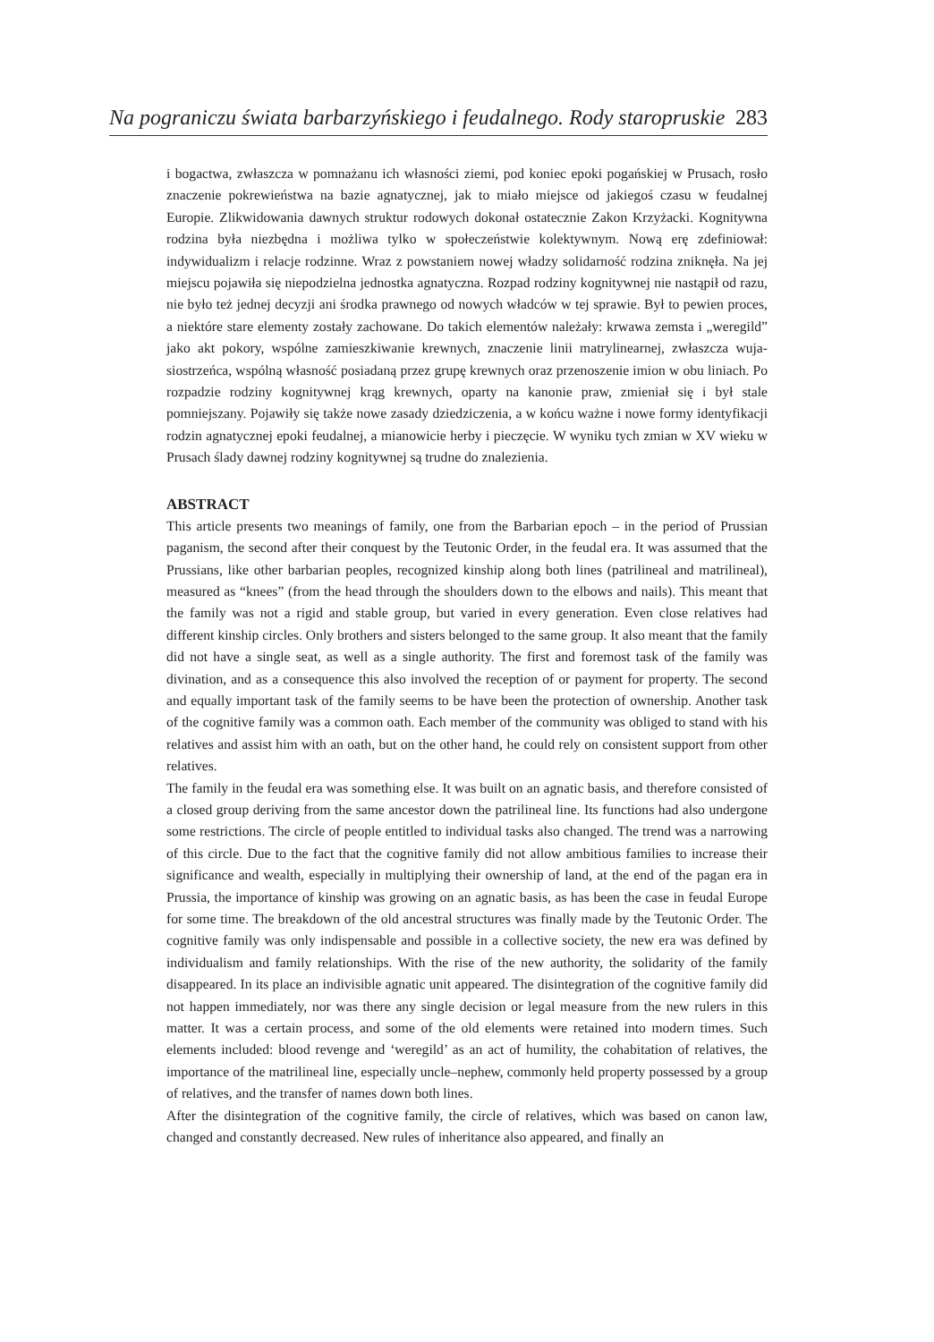Na pograniczu świata barbarzyńskiego i feudalnego. Rody staropruskie 283
i bogactwa, zwłaszcza w pomnażanu ich własności ziemi, pod koniec epoki pogańskiej w Prusach, rosło znaczenie pokrewieństwa na bazie agnatycznej, jak to miało miejsce od jakiegoś czasu w feudalnej Europie. Zlikwidowania dawnych struktur rodowych dokonał ostatecznie Zakon Krzyżacki. Kognitywna rodzina była niezbędna i możliwa tylko w społeczeństwie kolektywnym. Nową erę zdefiniował: indywidualizm i relacje rodzinne. Wraz z powstaniem nowej władzy solidarność rodzina zniknęła. Na jej miejscu pojawiła się niepodzielna jednostka agnatyczna. Rozpad rodziny kognitywnej nie nastąpił od razu, nie było też jednej decyzji ani środka prawnego od nowych władców w tej sprawie. Był to pewien proces, a niektóre stare elementy zostały zachowane. Do takich elementów należały: krwawa zemsta i „weregild” jako akt pokory, wspólne zamieszkiwanie krewnych, znaczenie linii matrylinearnej, zwłaszcza wuja-siostrzeńca, wspólną własność posiadaną przez grupę krewnych oraz przenoszenie imion w obu liniach. Po rozpadzie rodziny kognitywnej krąg krewnych, oparty na kanonie praw, zmieniał się i był stale pomniejszany. Pojawiły się także nowe zasady dziedziczenia, a w końcu ważne i nowe formy identyfikacji rodzin agnatycznej epoki feudalnej, a mianowicie herby i pieczęcie. W wyniku tych zmian w XV wieku w Prusach ślady dawnej rodziny kognitywnej są trudne do znalezienia.
ABSTRACT
This article presents two meanings of family, one from the Barbarian epoch – in the period of Prussian paganism, the second after their conquest by the Teutonic Order, in the feudal era. It was assumed that the Prussians, like other barbarian peoples, recognized kinship along both lines (patrilineal and matrilineal), measured as “knees” (from the head through the shoulders down to the elbows and nails). This meant that the family was not a rigid and stable group, but varied in every generation. Even close relatives had different kinship circles. Only brothers and sisters belonged to the same group. It also meant that the family did not have a single seat, as well as a single authority. The first and foremost task of the family was divination, and as a consequence this also involved the reception of or payment for property. The second and equally important task of the family seems to be have been the protection of ownership. Another task of the cognitive family was a common oath. Each member of the community was obliged to stand with his relatives and assist him with an oath, but on the other hand, he could rely on consistent support from other relatives.
The family in the feudal era was something else. It was built on an agnatic basis, and therefore consisted of a closed group deriving from the same ancestor down the patrilineal line. Its functions had also undergone some restrictions. The circle of people entitled to individual tasks also changed. The trend was a narrowing of this circle. Due to the fact that the cognitive family did not allow ambitious families to increase their significance and wealth, especially in multiplying their ownership of land, at the end of the pagan era in Prussia, the importance of kinship was growing on an agnatic basis, as has been the case in feudal Europe for some time. The breakdown of the old ancestral structures was finally made by the Teutonic Order. The cognitive family was only indispensable and possible in a collective society, the new era was defined by individualism and family relationships. With the rise of the new authority, the solidarity of the family disappeared. In its place an indivisible agnatic unit appeared. The disintegration of the cognitive family did not happen immediately, nor was there any single decision or legal measure from the new rulers in this matter. It was a certain process, and some of the old elements were retained into modern times. Such elements included: blood revenge and ‘weregild’ as an act of humility, the cohabitation of relatives, the importance of the matrilineal line, especially uncle–nephew, commonly held property possessed by a group of relatives, and the transfer of names down both lines.
After the disintegration of the cognitive family, the circle of relatives, which was based on canon law, changed and constantly decreased. New rules of inheritance also appeared, and finally an